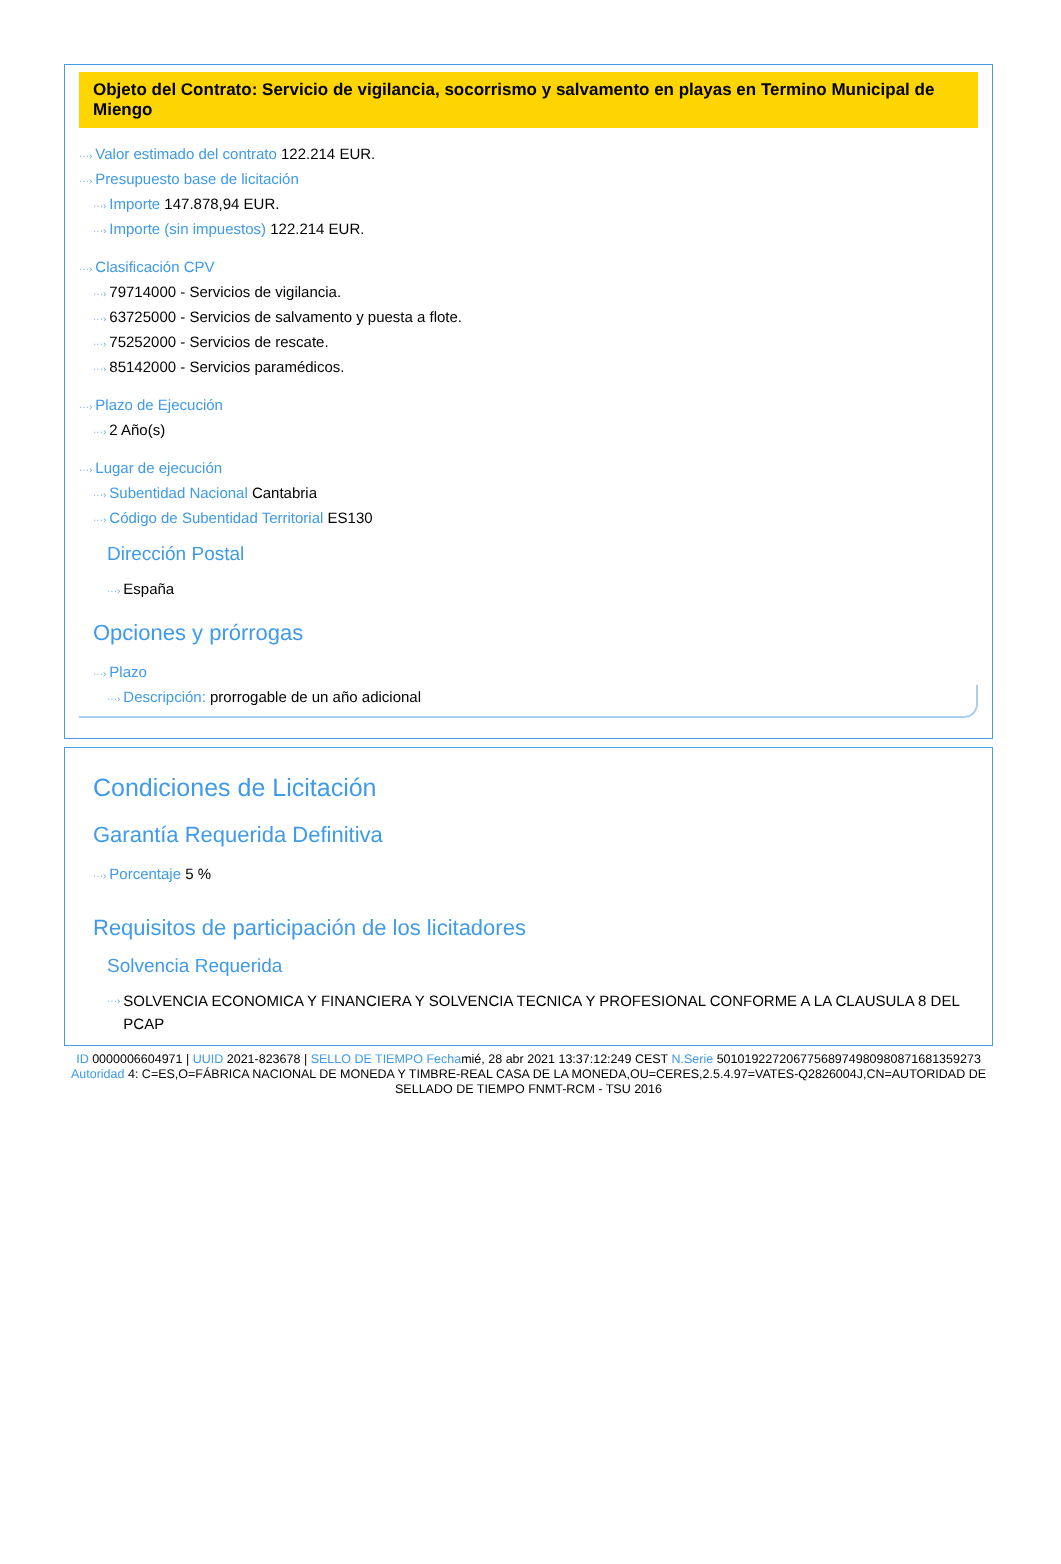Objeto del Contrato: Servicio de vigilancia, socorrismo y salvamento en playas en Termino Municipal de Miengo
···› Valor estimado del contrato 122.214 EUR.
···› Presupuesto base de licitación
···› Importe 147.878,94 EUR.
···› Importe (sin impuestos) 122.214 EUR.
···› Clasificación CPV
···› 79714000 - Servicios de vigilancia.
···› 63725000 - Servicios de salvamento y puesta a flote.
···› 75252000 - Servicios de rescate.
···› 85142000 - Servicios paramédicos.
···› Plazo de Ejecución
···› 2 Año(s)
···› Lugar de ejecución
···› Subentidad Nacional Cantabria
···› Código de Subentidad Territorial ES130
Dirección Postal
···› España
Opciones y prórrogas
···› Plazo
···› Descripción: prorrogable de un año adicional
Condiciones de Licitación
Garantía Requerida Definitiva
···› Porcentaje 5 %
Requisitos de participación de los licitadores
Solvencia Requerida
···› SOLVENCIA ECONOMICA Y FINANCIERA Y SOLVENCIA TECNICA Y PROFESIONAL CONFORME A LA CLAUSULA 8 DEL PCAP
ID 0000006604971 | UUID 2021-823678 | SELLO DE TIEMPO Fechamié, 28 abr 2021 13:37:12:249 CEST N.Serie 501019227206775689749809808716813592​73 Autoridad 4: C=ES,O=FÁBRICA NACIONAL DE MONEDA Y TIMBRE-REAL CASA DE LA MONEDA,OU=CERES,2.5.4.97=VATES-Q2826004J,CN=AUTORIDAD DE SELLADO DE TIEMPO FNMT-RCM - TSU 2016